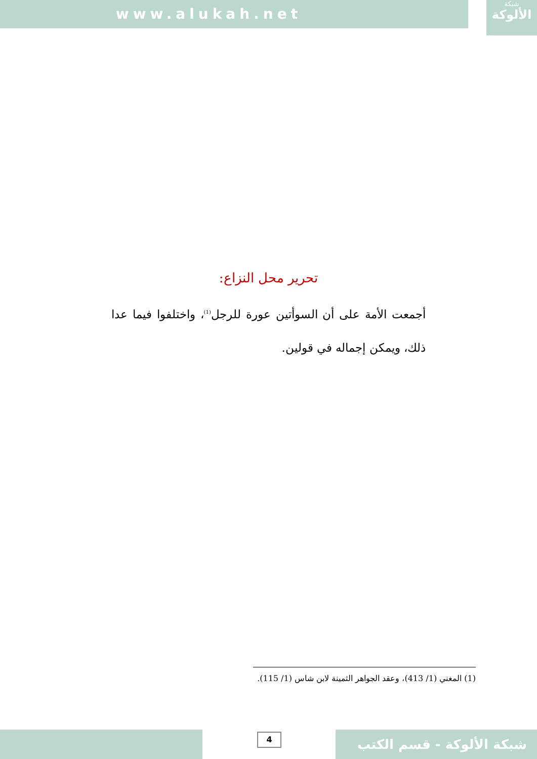www.alukah.net
شبكة
الألوكة
تحرير محل النزاع:
أجمعت الأمة على أن السوأتين عورة للرجل<sup>(1)</sup>، واختلفوا فيما عدا ذلك، ويمكن إجماله في قولين.
(1) المغني (1/ 413)، وعقد الجواهر الثمينة لابن شاس (1/ 115).
4
شبكة الألوكة - قسم الكتب